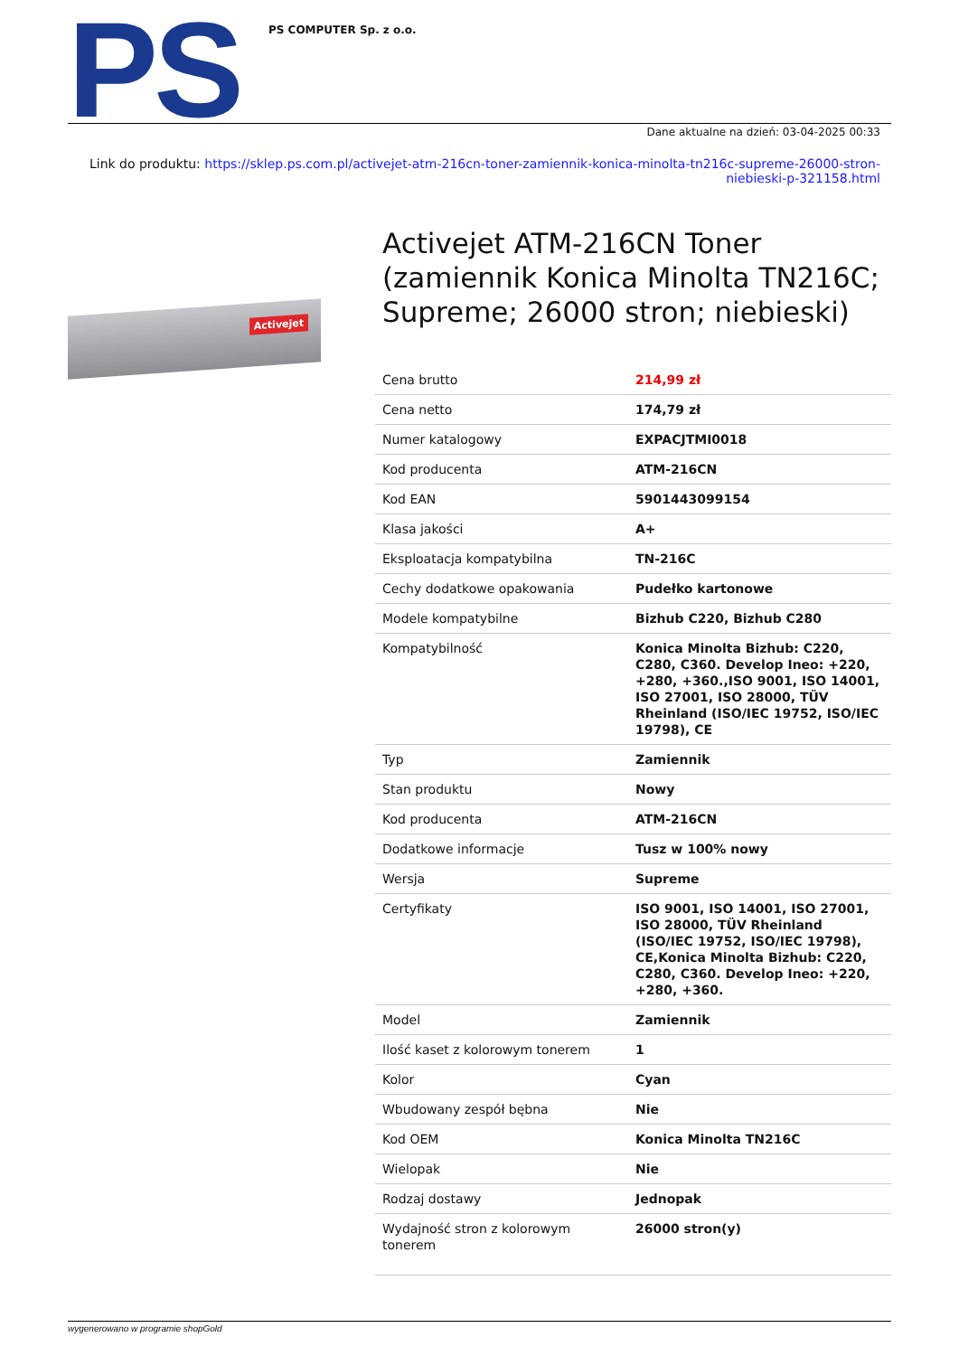PS
PS COMPUTER Sp. z o.o.
Dane aktualne na dzień: 03-04-2025 00:33
Link do produktu: https://sklep.ps.com.pl/activejet-atm-216cn-toner-zamiennik-konica-minolta-tn216c-supreme-26000-stron-niebieski-p-321158.html
Activejet
Activejet ATM-216CN Toner (zamiennik Konica Minolta TN216C; Supreme; 26000 stron; niebieski)
| Cena brutto | 214,99 zł |
| Cena netto | 174,79 zł |
| Numer katalogowy | EXPACJTMI0018 |
| Kod producenta | ATM-216CN |
| Kod EAN | 5901443099154 |
| Klasa jakości | A+ |
| Eksploatacja kompatybilna | TN-216C |
| Cechy dodatkowe opakowania | Pudełko kartonowe |
| Modele kompatybilne | Bizhub C220, Bizhub C280 |
| Kompatybilność | Konica Minolta Bizhub: C220, C280, C360. Develop Ineo: +220, +280, +360.,ISO 9001, ISO 14001, ISO 27001, ISO 28000, TÜV Rheinland (ISO/IEC 19752, ISO/IEC 19798), CE |
| Typ | Zamiennik |
| Stan produktu | Nowy |
| Kod producenta | ATM-216CN |
| Dodatkowe informacje | Tusz w 100% nowy |
| Wersja | Supreme |
| Certyfikaty | ISO 9001, ISO 14001, ISO 27001, ISO 28000, TÜV Rheinland (ISO/IEC 19752, ISO/IEC 19798), CE,Konica Minolta Bizhub: C220, C280, C360. Develop Ineo: +220, +280, +360. |
| Model | Zamiennik |
| Ilość kaset z kolorowym tonerem | 1 |
| Kolor | Cyan |
| Wbudowany zespół bębna | Nie |
| Kod OEM | Konica Minolta TN216C |
| Wielopak | Nie |
| Rodzaj dostawy | Jednopak |
| Wydajność stron z kolorowym tonerem | 26000 stron(y) |
wygenerowano w programie shopGold